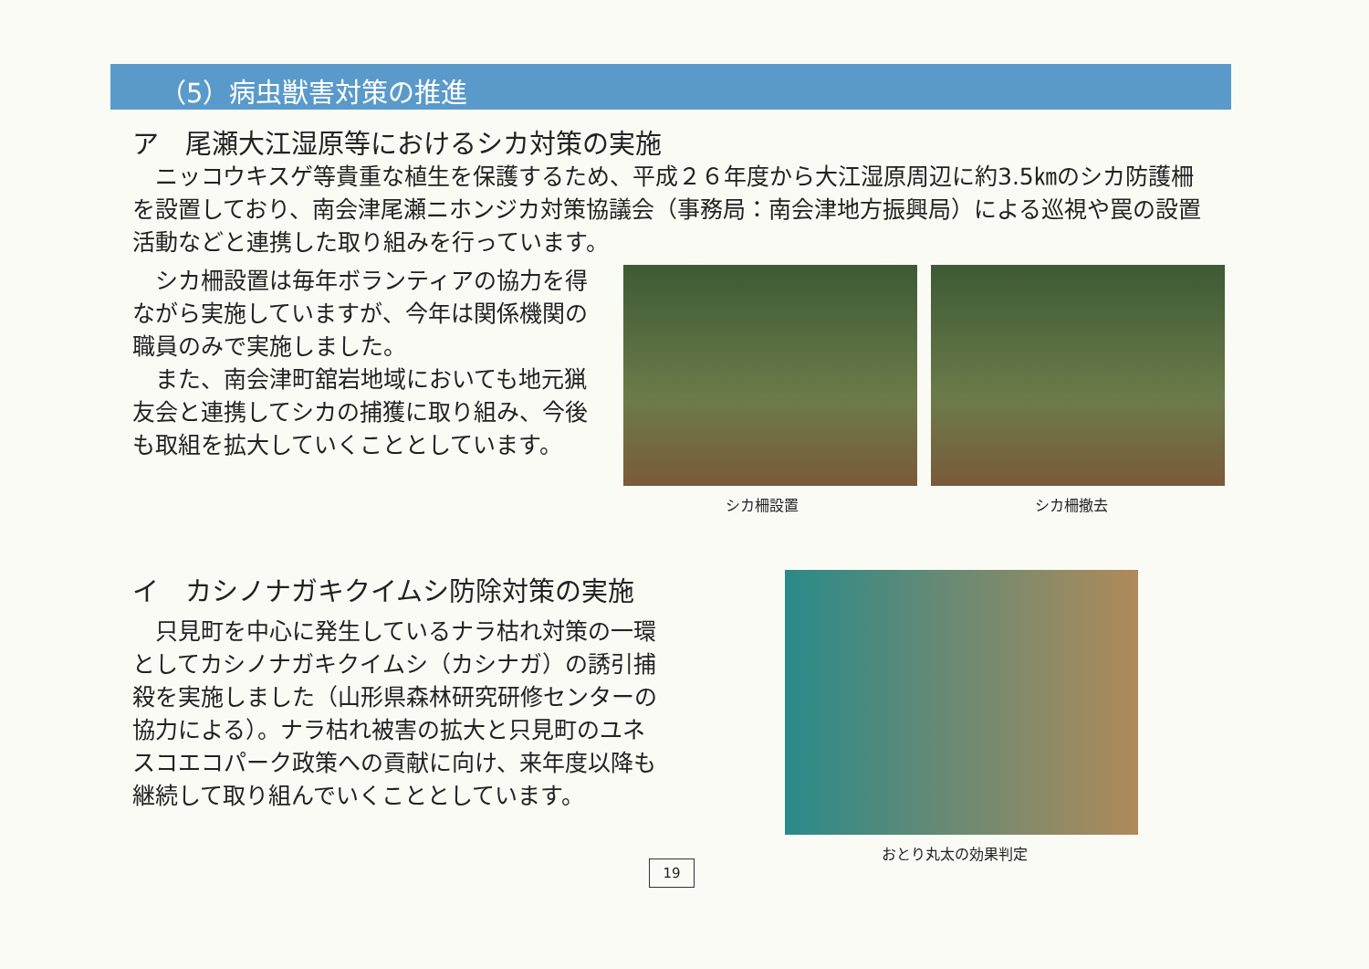（5）病虫獣害対策の推進
ア　尾瀬大江湿原等におけるシカ対策の実施
　ニッコウキスゲ等貴重な植生を保護するため、平成２６年度から大江湿原周辺に約3.5㎞のシカ防護柵を設置しており、南会津尾瀬ニホンジカ対策協議会（事務局：南会津地方振興局）による巡視や罠の設置活動などと連携した取り組みを行っています。
　シカ柵設置は毎年ボランティアの協力を得ながら実施していますが、今年は関係機関の職員のみで実施しました。
　また、南会津町舘岩地域においても地元猟友会と連携してシカの捕獲に取り組み、今後も取組を拡大していくこととしています。
シカ柵設置 シカ柵撤去
イ　カシノナガキクイムシ防除対策の実施
　只見町を中心に発生しているナラ枯れ対策の一環としてカシノナガキクイムシ（カシナガ）の誘引捕殺を実施しました（山形県森林研究研修センターの協力による）。ナラ枯れ被害の拡大と只見町のユネスコエコパーク政策への貢献に向け、来年度以降も継続して取り組んでいくこととしています。
おとり丸太の効果判定
19